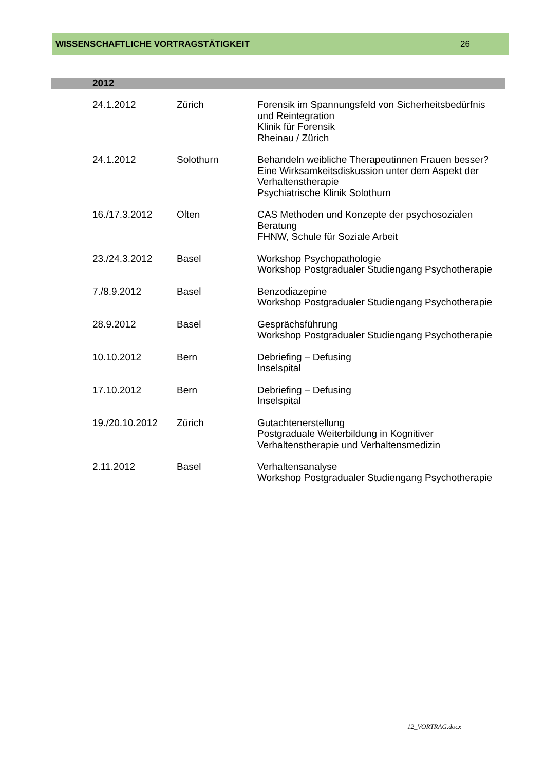WISSENSCHAFTLICHE VORTRAGSTÄTIGKEIT 26
2012
| 24.1.2012 | Zürich | Forensik im Spannungsfeld von Sicherheitsbedürfnis und Reintegration Klinik für Forensik Rheinau / Zürich |
| 24.1.2012 | Solothurn | Behandeln weibliche Therapeutinnen Frauen besser? Eine Wirksamkeitsdiskussion unter dem Aspekt der Verhaltenstherapie Psychiatrische Klinik Solothurn |
| 16./17.3.2012 | Olten | CAS Methoden und Konzepte der psychosozialen Beratung FHNW, Schule für Soziale Arbeit |
| 23./24.3.2012 | Basel | Workshop Psychopathologie Workshop Postgradualer Studiengang Psychotherapie |
| 7./8.9.2012 | Basel | Benzodiazepine Workshop Postgradualer Studiengang Psychotherapie |
| 28.9.2012 | Basel | Gesprächsführung Workshop Postgradualer Studiengang Psychotherapie |
| 10.10.2012 | Bern | Debriefing – Defusing Inselspital |
| 17.10.2012 | Bern | Debriefing – Defusing Inselspital |
| 19./20.10.2012 | Zürich | Gutachtenerstellung Postgraduale Weiterbildung in Kognitiver Verhaltenstherapie und Verhaltensmedizin |
| 2.11.2012 | Basel | Verhaltensanalyse Workshop Postgradualer Studiengang Psychotherapie |
12_VORTRAG.docx